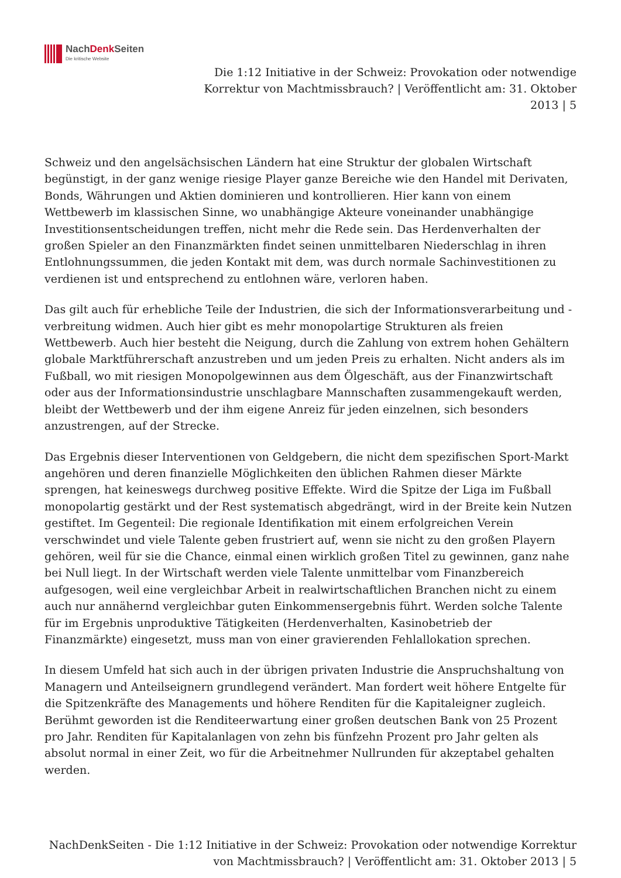NachDenk Seiten
Die kritische Website
Die 1:12 Initiative in der Schweiz: Provokation oder notwendige Korrektur von Machtmissbrauch? | Veröffentlicht am: 31. Oktober 2013 | 5
Schweiz und den angelsächsischen Ländern hat eine Struktur der globalen Wirtschaft begünstigt, in der ganz wenige riesige Player ganze Bereiche wie den Handel mit Derivaten, Bonds, Währungen und Aktien dominieren und kontrollieren. Hier kann von einem Wettbewerb im klassischen Sinne, wo unabhängige Akteure voneinander unabhängige Investitionsentscheidungen treffen, nicht mehr die Rede sein. Das Herdenverhalten der großen Spieler an den Finanzmärkten findet seinen unmittelbaren Niederschlag in ihren Entlohnungssummen, die jeden Kontakt mit dem, was durch normale Sachinvestitionen zu verdienen ist und entsprechend zu entlohnen wäre, verloren haben.
Das gilt auch für erhebliche Teile der Industrien, die sich der Informationsverarbeitung und -verbreitung widmen. Auch hier gibt es mehr monopolartige Strukturen als freien Wettbewerb. Auch hier besteht die Neigung, durch die Zahlung von extrem hohen Gehältern globale Marktführerschaft anzustreben und um jeden Preis zu erhalten. Nicht anders als im Fußball, wo mit riesigen Monopolgewinnen aus dem Ölgeschäft, aus der Finanzwirtschaft oder aus der Informationsindustrie unschlagbare Mannschaften zusammengekauft werden, bleibt der Wettbewerb und der ihm eigene Anreiz für jeden einzelnen, sich besonders anzustrengen, auf der Strecke.
Das Ergebnis dieser Interventionen von Geldgebern, die nicht dem spezifischen Sport-Markt angehören und deren finanzielle Möglichkeiten den üblichen Rahmen dieser Märkte sprengen, hat keineswegs durchweg positive Effekte. Wird die Spitze der Liga im Fußball monopolartig gestärkt und der Rest systematisch abgedrängt, wird in der Breite kein Nutzen gestiftet. Im Gegenteil: Die regionale Identifikation mit einem erfolgreichen Verein verschwindet und viele Talente geben frustriert auf, wenn sie nicht zu den großen Playern gehören, weil für sie die Chance, einmal einen wirklich großen Titel zu gewinnen, ganz nahe bei Null liegt. In der Wirtschaft werden viele Talente unmittelbar vom Finanzbereich aufgesogen, weil eine vergleichbar Arbeit in realwirtschaftlichen Branchen nicht zu einem auch nur annähernd vergleichbar guten Einkommensergebnis führt. Werden solche Talente für im Ergebnis unproduktive Tätigkeiten (Herdenverhalten, Kasinobetrieb der Finanzmärkte) eingesetzt, muss man von einer gravierenden Fehlallokation sprechen.
In diesem Umfeld hat sich auch in der übrigen privaten Industrie die Anspruchshaltung von Managern und Anteilseignern grundlegend verändert. Man fordert weit höhere Entgelte für die Spitzenkräfte des Managements und höhere Renditen für die Kapitaleigner zugleich. Berühmt geworden ist die Renditeerwartung einer großen deutschen Bank von 25 Prozent pro Jahr. Renditen für Kapitalanlagen von zehn bis fünfzehn Prozent pro Jahr gelten als absolut normal in einer Zeit, wo für die Arbeitnehmer Nullrunden für akzeptabel gehalten werden.
NachDenkSeiten - Die 1:12 Initiative in der Schweiz: Provokation oder notwendige Korrektur von Machtmissbrauch? | Veröffentlicht am: 31. Oktober 2013 | 5